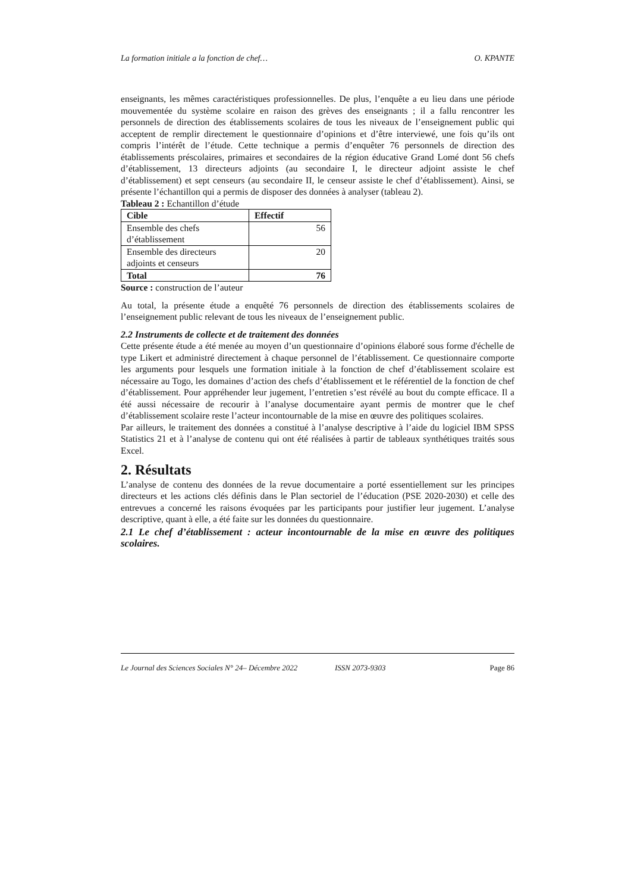La formation initiale a la fonction de chef… O. KPANTE
enseignants, les mêmes caractéristiques professionnelles. De plus, l’enquête a eu lieu dans une période mouvementée du système scolaire en raison des grèves des enseignants ; il a fallu rencontrer les personnels de direction des établissements scolaires de tous les niveaux de l’enseignement public qui acceptent de remplir directement le questionnaire d’opinions et d’être interviewé, une fois qu’ils ont compris l’intérêt de l’étude. Cette technique a permis d’enquêter 76 personnels de direction des établissements préscolaires, primaires et secondaires de la région éducative Grand Lomé dont 56 chefs d’établissement, 13 directeurs adjoints (au secondaire I, le directeur adjoint assiste le chef d’établissement) et sept censeurs (au secondaire II, le censeur assiste le chef d’établissement). Ainsi, se présente l’échantillon qui a permis de disposer des données à analyser (tableau 2).
Tableau 2 : Echantillon d’étude
| Cible | Effectif |
| --- | --- |
| Ensemble des chefs d’établissement | 56 |
| Ensemble des directeurs adjoints et censeurs | 20 |
| Total | 76 |
Source : construction de l’auteur
Au total, la présente étude a enquêté 76 personnels de direction des établissements scolaires de l’enseignement public relevant de tous les niveaux de l’enseignement public.
2.2 Instruments de collecte et de traitement des données
Cette présente étude a été menée au moyen d’un questionnaire d’opinions élaboré sous forme d'échelle de type Likert et administré directement à chaque personnel de l’établissement. Ce questionnaire comporte les arguments pour lesquels une formation initiale à la fonction de chef d’établissement scolaire est nécessaire au Togo, les domaines d’action des chefs d’établissement et le référentiel de la fonction de chef d’établissement. Pour appréhender leur jugement, l’entretien s’est révélé au bout du compte efficace. Il a été aussi nécessaire de recourir à l’analyse documentaire ayant permis de montrer que le chef d’établissement scolaire reste l’acteur incontournable de la mise en œuvre des politiques scolaires.
Par ailleurs, le traitement des données a constitué à l’analyse descriptive à l’aide du logiciel IBM SPSS Statistics 21 et à l’analyse de contenu qui ont été réalisées à partir de tableaux synthétiques traités sous Excel.
2. Résultats
L’analyse de contenu des données de la revue documentaire a porté essentiellement sur les principes directeurs et les actions clés définis dans le Plan sectoriel de l’éducation (PSE 2020-2030) et celle des entrevues a concerné les raisons évoquées par les participants pour justifier leur jugement. L’analyse descriptive, quant à elle, a été faite sur les données du questionnaire.
2.1 Le chef d’établissement : acteur incontournable de la mise en œuvre des politiques scolaires.
Le Journal des Sciences Sociales N° 24– Décembre 2022 ISSN 2073-9303 Page 86